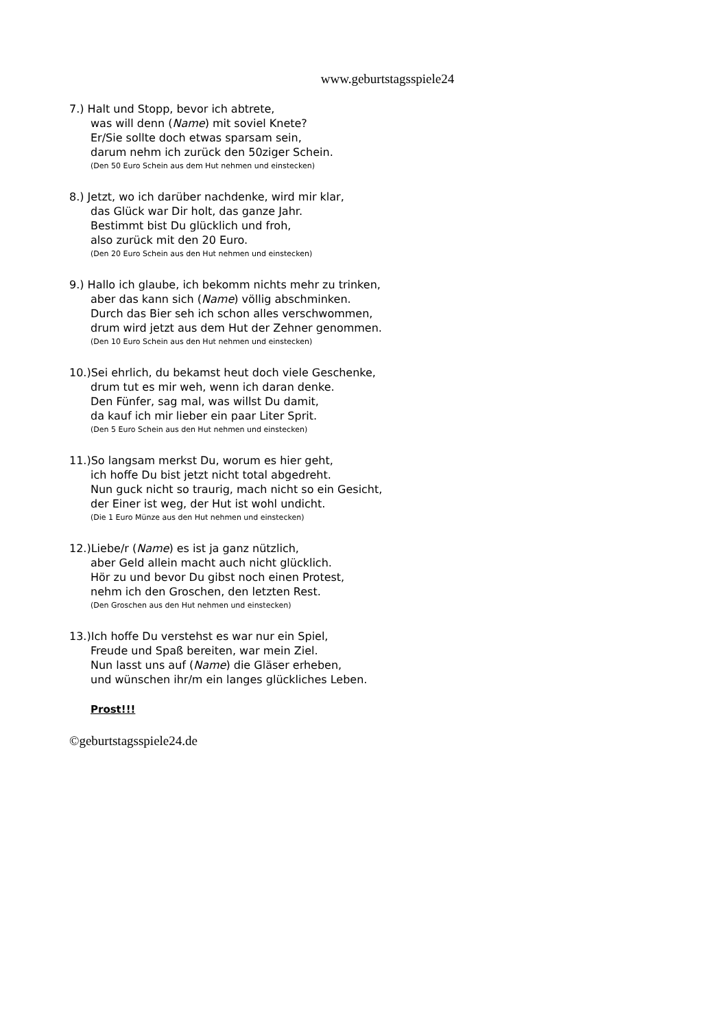www.geburtstagsspiele24
7.) Halt und Stopp, bevor ich abtrete,
was will denn (Name) mit soviel Knete?
Er/Sie sollte doch etwas sparsam sein,
darum nehm ich zurück den 50ziger Schein.
(Den 50 Euro Schein aus dem Hut nehmen und einstecken)
8.) Jetzt, wo ich darüber nachdenke, wird mir klar,
das Glück war Dir holt, das ganze Jahr.
Bestimmt bist Du glücklich und froh,
also zurück mit den 20 Euro.
(Den 20 Euro Schein aus den Hut nehmen und einstecken)
9.) Hallo ich glaube, ich bekomm nichts mehr zu trinken,
aber das kann sich (Name) völlig abschminken.
Durch das Bier seh ich schon alles verschwommen,
drum wird jetzt aus dem Hut der Zehner genommen.
(Den 10 Euro Schein aus den Hut nehmen und einstecken)
10.)Sei ehrlich, du bekamst heut doch viele Geschenke,
drum tut es mir weh, wenn ich daran denke.
Den Fünfer, sag mal, was willst Du damit,
da kauf ich mir lieber ein paar Liter Sprit.
(Den 5 Euro Schein aus den Hut nehmen und einstecken)
11.)So langsam merkst Du, worum es hier geht,
ich hoffe Du bist jetzt nicht total abgedreht.
Nun guck nicht so traurig, mach nicht so ein Gesicht,
der Einer ist weg, der Hut ist wohl undicht.
(Die 1 Euro Münze aus den Hut nehmen und einstecken)
12.)Liebe/r (Name) es ist ja ganz nützlich,
aber Geld allein macht auch nicht glücklich.
Hör zu und bevor Du gibst noch einen Protest,
nehm ich den Groschen, den letzten Rest.
(Den Groschen aus den Hut nehmen und einstecken)
13.)Ich hoffe Du verstehst es war nur ein Spiel,
Freude und Spaß bereiten, war mein Ziel.
Nun lasst uns auf (Name) die Gläser erheben,
und wünschen ihr/m ein langes glückliches Leben.
Prost!!!
©geburtstagsspiele24.de